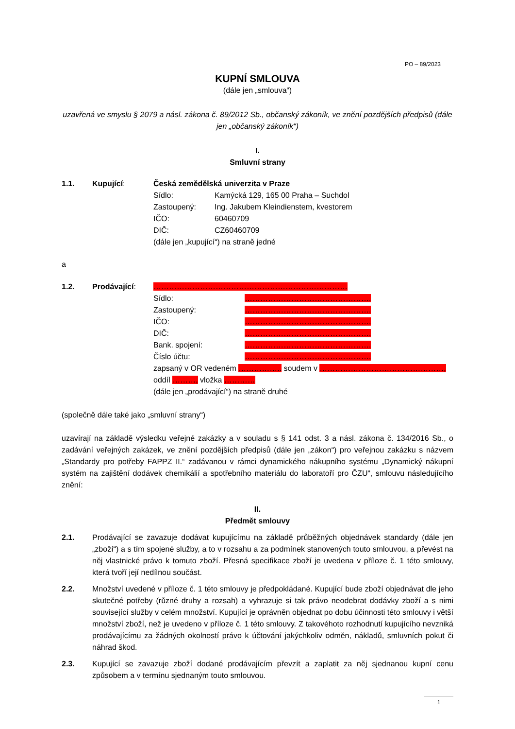PO – 89/2023
KUPNÍ SMLOUVA
(dále jen „smlouva“)
uzavřená ve smyslu § 2079 a násl. zákona č. 89/2012 Sb., občanský zákoník, ve znění pozdějších předpisů (dále jen „občanský zákoník“)
I.
Smluvní strany
1.1. Kupující: Česká zemědělská univerzita v Praze
Sídlo: Kamýcká 129, 165 00 Praha – Suchdol
Zastoupený: Ing. Jakubem Kleindienstem, kvestorem
IČO: 60460709
DIČ: CZ60460709
(dále jen „kupující“) na straně jedné
a
1.2. Prodávající: …………………………………………………………………
Sídlo: ………………………………………….
Zastoupený: ………………………………………….
IČO: ………………………………………….
DIČ: ………………………………………….
Bank. spojení: ………………………………………….
Číslo účtu: ………………………………………….
zapsaný v OR vedeném …………….. soudem v …………………………………………,
oddíl ………, vložka …………
(dále jen „prodávající“) na straně druhé
(společně dále také jako „smluvní strany“)
uzavírají na základě výsledku veřejné zakázky a v souladu s § 141 odst. 3 a násl. zákona č. 134/2016 Sb., o zadávání veřejných zakázek, ve znění pozdějších předpisů (dále jen „zákon“) pro veřejnou zakázku s názvem „Standardy pro potřeby FAPPZ II.“ zadávanou v rámci dynamického nákupního systému „Dynamický nákupní systém na zajištění dodávek chemikálií a spotřebního materiálu do laboratoří pro ČZU“, smlouvu následujícího znění:
II.
Předmět smlouvy
2.1. Prodávající se zavazuje dodávat kupujícímu na základě průběžných objednávek standardy (dále jen „zboží“) a s tím spojené služby, a to v rozsahu a za podmínek stanovených touto smlouvou, a převést na něj vlastnické právo k tomuto zboží. Přesná specifikace zboží je uvedena v příloze č. 1 této smlouvy, která tvoří její nedílnou součást.
2.2. Množství uvedené v příloze č. 1 této smlouvy je předpokládané. Kupující bude zboží objednávat dle jeho skutečné potřeby (různé druhy a rozsah) a vyhrazuje si tak právo neodebrat dodávky zboží a s nimi související služby v celém množství. Kupující je oprávněn objednat po dobu účinnosti této smlouvy i větší množství zboží, než je uvedeno v příloze č. 1 této smlouvy. Z takovéhoto rozhodnutí kupujícího nevzniká prodávajícímu za žádných okolností právo k účtování jakýchkoliv odměn, nákladů, smluvních pokut či náhrad škod.
2.3. Kupující se zavazuje zboží dodané prodávajícím převzít a zaplatit za něj sjednanou kupní cenu způsobem a v termínu sjednaným touto smlouvou.
1